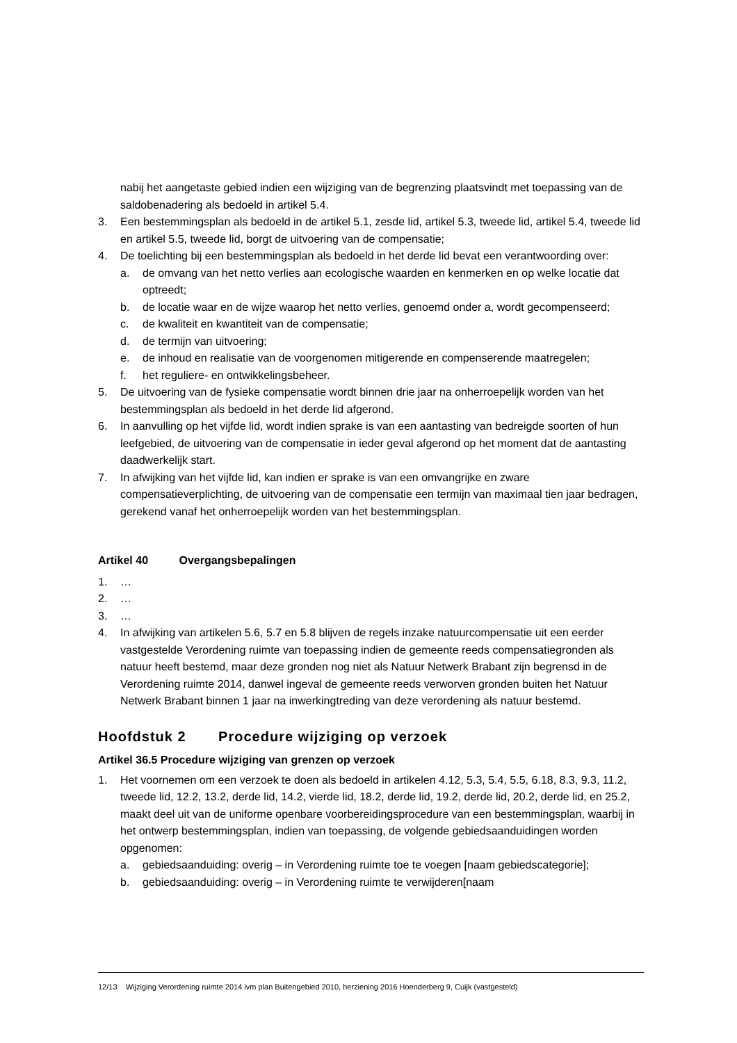nabij het aangetaste gebied indien een wijziging van de begrenzing plaatsvindt met toepassing van de saldobenadering als bedoeld in artikel 5.4.
3. Een bestemmingsplan als bedoeld in de artikel 5.1, zesde lid, artikel 5.3, tweede lid, artikel 5.4, tweede lid en artikel 5.5, tweede lid, borgt de uitvoering van de compensatie;
4. De toelichting bij een bestemmingsplan als bedoeld in het derde lid bevat een verantwoording over:
a. de omvang van het netto verlies aan ecologische waarden en kenmerken en op welke locatie dat optreedt;
b. de locatie waar en de wijze waarop het netto verlies, genoemd onder a, wordt gecompenseerd;
c. de kwaliteit en kwantiteit van de compensatie;
d. de termijn van uitvoering;
e. de inhoud en realisatie van de voorgenomen mitigerende en compenserende maatregelen;
f. het reguliere- en ontwikkelingsbeheer.
5. De uitvoering van de fysieke compensatie wordt binnen drie jaar na onherroepelijk worden van het bestemmingsplan als bedoeld in het derde lid afgerond.
6. In aanvulling op het vijfde lid, wordt indien sprake is van een aantasting van bedreigde soorten of hun leefgebied, de uitvoering van de compensatie in ieder geval afgerond op het moment dat de aantasting daadwerkelijk start.
7. In afwijking van het vijfde lid, kan indien er sprake is van een omvangrijke en zware compensatieverplichting, de uitvoering van de compensatie een termijn van maximaal tien jaar bedragen, gerekend vanaf het onherroepelijk worden van het bestemmingsplan.
Artikel 40 Overgangsbepalingen
1. …
2. …
3. …
4. In afwijking van artikelen 5.6, 5.7 en 5.8 blijven de regels inzake natuurcompensatie uit een eerder vastgestelde Verordening ruimte van toepassing indien de gemeente reeds compensatiegronden als natuur heeft bestemd, maar deze gronden nog niet als Natuur Netwerk Brabant zijn begrensd in de Verordening ruimte 2014, danwel ingeval de gemeente reeds verworven gronden buiten het Natuur Netwerk Brabant binnen 1 jaar na inwerkingtreding van deze verordening als natuur bestemd.
Hoofdstuk 2 Procedure wijziging op verzoek
Artikel 36.5 Procedure wijziging van grenzen op verzoek
1. Het voornemen om een verzoek te doen als bedoeld in artikelen 4.12, 5.3, 5.4, 5.5, 6.18, 8.3, 9.3, 11.2, tweede lid, 12.2, 13.2, derde lid, 14.2, vierde lid, 18.2, derde lid, 19.2, derde lid, 20.2, derde lid, en 25.2, maakt deel uit van de uniforme openbare voorbereidingsprocedure van een bestemmingsplan, waarbij in het ontwerp bestemmingsplan, indien van toepassing, de volgende gebiedsaanduidingen worden opgenomen:
a. gebiedsaanduiding: overig – in Verordening ruimte toe te voegen [naam gebiedscategorie];
b. gebiedsaanduiding: overig – in Verordening ruimte te verwijderen[naam
12/13 Wijziging Verordening ruimte 2014 ivm plan Buitengebied 2010, herziening 2016 Hoenderberg 9, Cuijk (vastgesteld)